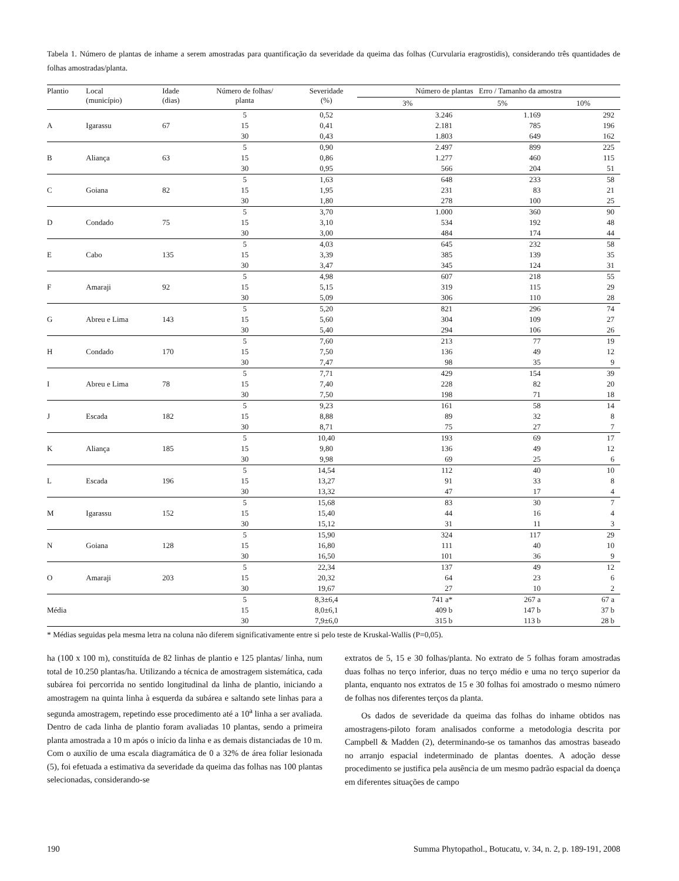Tabela 1. Número de plantas de inhame a serem amostradas para quantificação da severidade da queima das folhas (Curvularia eragrostidis), considerando três quantidades de folhas amostradas/planta.
| Plantio | Local (município) | Idade (dias) | Número de folhas/ planta | Severidade (%) | Número de plantas Erro / Tamanho da amostra | | |
| --- | --- | --- | --- | --- | --- | --- | --- |
| | | | | | 3% | 5% | 10% |
| | | | 5 | 0,52 | 3.246 | 1.169 | 292 |
| A | Igarassu | 67 | 15 | 0,41 | 2.181 | 785 | 196 |
| | | | 30 | 0,43 | 1.803 | 649 | 162 |
| | | | 5 | 0,90 | 2.497 | 899 | 225 |
| B | Aliança | 63 | 15 | 0,86 | 1.277 | 460 | 115 |
| | | | 30 | 0,95 | 566 | 204 | 51 |
| | | | 5 | 1,63 | 648 | 233 | 58 |
| C | Goiana | 82 | 15 | 1,95 | 231 | 83 | 21 |
| | | | 30 | 1,80 | 278 | 100 | 25 |
| | | | 5 | 3,70 | 1.000 | 360 | 90 |
| D | Condado | 75 | 15 | 3,10 | 534 | 192 | 48 |
| | | | 30 | 3,00 | 484 | 174 | 44 |
| | | | 5 | 4,03 | 645 | 232 | 58 |
| E | Cabo | 135 | 15 | 3,39 | 385 | 139 | 35 |
| | | | 30 | 3,47 | 345 | 124 | 31 |
| | | | 5 | 4,98 | 607 | 218 | 55 |
| F | Amaraji | 92 | 15 | 5,15 | 319 | 115 | 29 |
| | | | 30 | 5,09 | 306 | 110 | 28 |
| | | | 5 | 5,20 | 821 | 296 | 74 |
| G | Abreu e Lima | 143 | 15 | 5,60 | 304 | 109 | 27 |
| | | | 30 | 5,40 | 294 | 106 | 26 |
| | | | 5 | 7,60 | 213 | 77 | 19 |
| H | Condado | 170 | 15 | 7,50 | 136 | 49 | 12 |
| | | | 30 | 7,47 | 98 | 35 | 9 |
| | | | 5 | 7,71 | 429 | 154 | 39 |
| I | Abreu e Lima | 78 | 15 | 7,40 | 228 | 82 | 20 |
| | | | 30 | 7,50 | 198 | 71 | 18 |
| | | | 5 | 9,23 | 161 | 58 | 14 |
| J | Escada | 182 | 15 | 8,88 | 89 | 32 | 8 |
| | | | 30 | 8,71 | 75 | 27 | 7 |
| | | | 5 | 10,40 | 193 | 69 | 17 |
| K | Aliança | 185 | 15 | 9,80 | 136 | 49 | 12 |
| | | | 30 | 9,98 | 69 | 25 | 6 |
| | | | 5 | 14,54 | 112 | 40 | 10 |
| L | Escada | 196 | 15 | 13,27 | 91 | 33 | 8 |
| | | | 30 | 13,32 | 47 | 17 | 4 |
| | | | 5 | 15,68 | 83 | 30 | 7 |
| M | Igarassu | 152 | 15 | 15,40 | 44 | 16 | 4 |
| | | | 30 | 15,12 | 31 | 11 | 3 |
| | | | 5 | 15,90 | 324 | 117 | 29 |
| N | Goiana | 128 | 15 | 16,80 | 111 | 40 | 10 |
| | | | 30 | 16,50 | 101 | 36 | 9 |
| | | | 5 | 22,34 | 137 | 49 | 12 |
| O | Amaraji | 203 | 15 | 20,32 | 64 | 23 | 6 |
| | | | 30 | 19,67 | 27 | 10 | 2 |
| | | | 5 | 8,3±6,4 | 741 a* | 267 a | 67 a |
| Média | | | 15 | 8,0±6,1 | 409 b | 147 b | 37 b |
| | | | 30 | 7,9±6,0 | 315 b | 113 b | 28 b |
* Médias seguidas pela mesma letra na coluna não diferem significativamente entre si pelo teste de Kruskal-Wallis (P=0,05).
ha (100 x 100 m), constituída de 82 linhas de plantio e 125 plantas/ linha, num total de 10.250 plantas/ha. Utilizando a técnica de amostragem sistemática, cada subárea foi percorrida no sentido longitudinal da linha de plantio, iniciando a amostragem na quinta linha à esquerda da subárea e saltando sete linhas para a segunda amostragem, repetindo esse procedimento até a 10<sup>a</sup> linha a ser avaliada. Dentro de cada linha de plantio foram avaliadas 10 plantas, sendo a primeira planta amostrada a 10 m após o início da linha e as demais distanciadas de 10 m. Com o auxílio de uma escala diagramática de 0 a 32% de área foliar lesionada (5), foi efetuada a estimativa da severidade da queima das folhas nas 100 plantas selecionadas, considerando-se
extratos de 5, 15 e 30 folhas/planta. No extrato de 5 folhas foram amostradas duas folhas no terço inferior, duas no terço médio e uma no terço superior da planta, enquanto nos extratos de 15 e 30 folhas foi amostrado o mesmo número de folhas nos diferentes terços da planta.
Os dados de severidade da queima das folhas do inhame obtidos nas amostragens-piloto foram analisados conforme a metodologia descrita por Campbell & Madden (2), determinando-se os tamanhos das amostras baseado no arranjo espacial indeterminado de plantas doentes. A adoção desse procedimento se justifica pela ausência de um mesmo padrão espacial da doença em diferentes situações de campo
190 Summa Phytopathol., Botucatu, v. 34, n. 2, p. 189-191, 2008